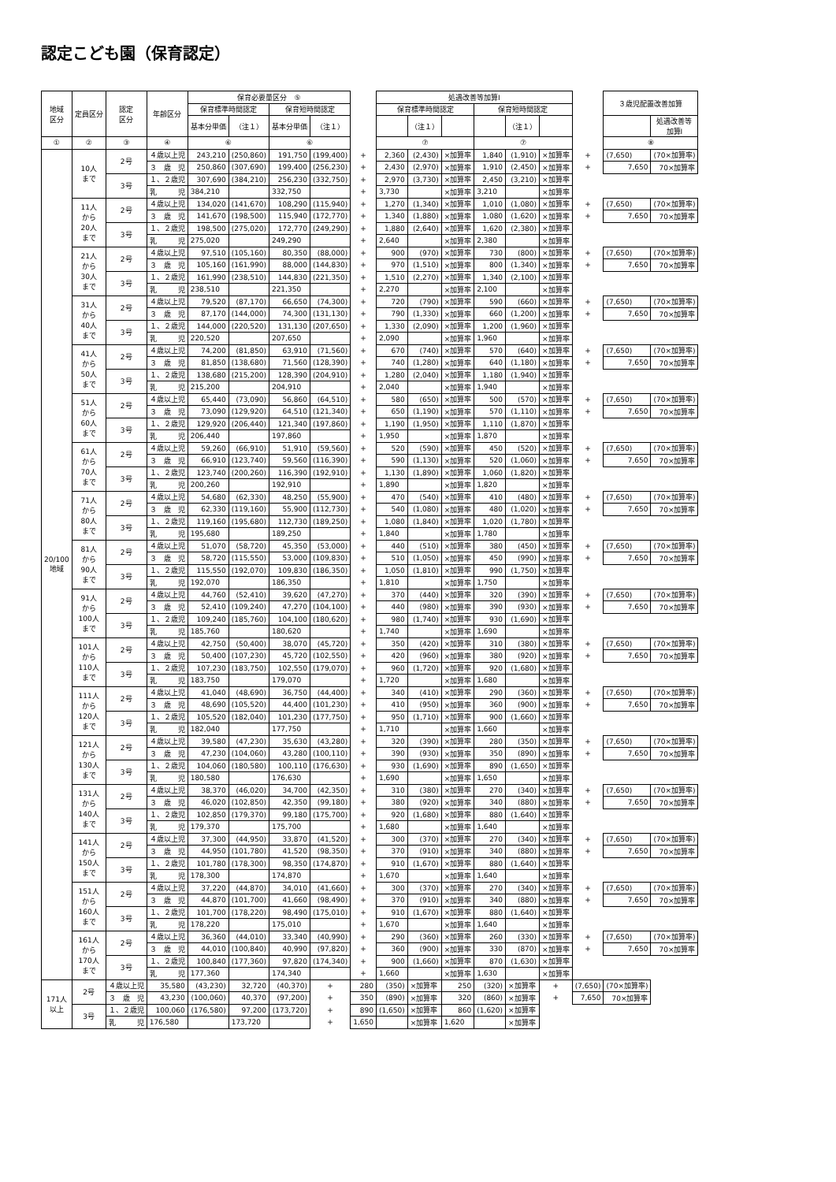認定こども園（保育認定）
| 地域 区分 | 定員区分 | 認定 区分 | 年齢区分 | 保育必要量区分 ⑤ | | | | | 処遇改善等加算Ⅰ | | | | | | | ３歳児配置改善加算 | |
| --- | --- | --- | --- | --- | --- | --- | --- | --- | --- | --- | --- | --- | --- | --- | --- | --- | --- |
| | | | | 保育標準時間認定 | | 保育短時間認定 | | | 保育標準時間認定 | | | 保育短時間認定 | | | | | |
| | | | | 基本分単価 | （注１） | 基本分単価 | （注１） | | | （注１） | | | （注１） | | | | 処遇改善等 加算Ⅰ |
| ① | ② | ③ | ④ | ⑥ | | ⑥ | | | ⑦ | | | ⑦ | | | | ⑧ | |
| 20/100 地域 | 10人 まで | 2号 | ４歳以上児 | 243,210 | (250,860) | 191,750 | (199,400) | + | 2,360 | (2,430) | ×加算率 | 1,840 | (1,910) | ×加算率 | + | (7,650) | (70×加算率) |
| | | | ３ 歳 児 | 250,860 | (307,690) | 199,400 | (256,230) | + | 2,430 | (2,970) | ×加算率 | 1,910 | (2,450) | ×加算率 | + | 7,650 | 70×加算率 |
| | | 3号 | １、２歳児 | 307,690 | (384,210) | 256,230 | (332,750) | + | 2,970 | (3,730) | ×加算率 | 2,450 | (3,210) | ×加算率 | | | |
| | | | 乳 児 | 384,210 | | 332,750 | | + | 3,730 | | ×加算率 | 3,210 | | ×加算率 | | | |
| | 11人 から 20人 まで | 2号 | ４歳以上児 | 134,020 | (141,670) | 108,290 | (115,940) | + | 1,270 | (1,340) | ×加算率 | 1,010 | (1,080) | ×加算率 | + | (7,650) | (70×加算率) |
| | | | ３ 歳 児 | 141,670 | (198,500) | 115,940 | (172,770) | + | 1,340 | (1,880) | ×加算率 | 1,080 | (1,620) | ×加算率 | + | 7,650 | 70×加算率 |
| | | 3号 | １、２歳児 | 198,500 | (275,020) | 172,770 | (249,290) | + | 1,880 | (2,640) | ×加算率 | 1,620 | (2,380) | ×加算率 | | | |
| | | | 乳 児 | 275,020 | | 249,290 | | + | 2,640 | | ×加算率 | 2,380 | | ×加算率 | | | |
| | 21人 から 30人 まで | 2号 | ４歳以上児 | 97,510 | (105,160) | 80,350 | (88,000) | + | 900 | (970) | ×加算率 | 730 | (800) | ×加算率 | + | (7,650) | (70×加算率) |
| | | | ３ 歳 児 | 105,160 | (161,990) | 88,000 | (144,830) | + | 970 | (1,510) | ×加算率 | 800 | (1,340) | ×加算率 | + | 7,650 | 70×加算率 |
| | | 3号 | １、２歳児 | 161,990 | (238,510) | 144,830 | (221,350) | + | 1,510 | (2,270) | ×加算率 | 1,340 | (2,100) | ×加算率 | | | |
| | | | 乳 児 | 238,510 | | 221,350 | | + | 2,270 | | ×加算率 | 2,100 | | ×加算率 | | | |
| | 31人 から 40人 まで | 2号 | ４歳以上児 | 79,520 | (87,170) | 66,650 | (74,300) | + | 720 | (790) | ×加算率 | 590 | (660) | ×加算率 | + | (7,650) | (70×加算率) |
| | | | ３ 歳 児 | 87,170 | (144,000) | 74,300 | (131,130) | + | 790 | (1,330) | ×加算率 | 660 | (1,200) | ×加算率 | + | 7,650 | 70×加算率 |
| | | 3号 | １、２歳児 | 144,000 | (220,520) | 131,130 | (207,650) | + | 1,330 | (2,090) | ×加算率 | 1,200 | (1,960) | ×加算率 | | | |
| | | | 乳 児 | 220,520 | | 207,650 | | + | 2,090 | | ×加算率 | 1,960 | | ×加算率 | | | |
| | 41人 から 50人 まで | 2号 | ４歳以上児 | 74,200 | (81,850) | 63,910 | (71,560) | + | 670 | (740) | ×加算率 | 570 | (640) | ×加算率 | + | (7,650) | (70×加算率) |
| | | | ３ 歳 児 | 81,850 | (138,680) | 71,560 | (128,390) | + | 740 | (1,280) | ×加算率 | 640 | (1,180) | ×加算率 | + | 7,650 | 70×加算率 |
| | | 3号 | １、２歳児 | 138,680 | (215,200) | 128,390 | (204,910) | + | 1,280 | (2,040) | ×加算率 | 1,180 | (1,940) | ×加算率 | | | |
| | | | 乳 児 | 215,200 | | 204,910 | | + | 2,040 | | ×加算率 | 1,940 | | ×加算率 | | | |
| | 51人 から 60人 まで | 2号 | ４歳以上児 | 65,440 | (73,090) | 56,860 | (64,510) | + | 580 | (650) | ×加算率 | 500 | (570) | ×加算率 | + | (7,650) | (70×加算率) |
| | | | ３ 歳 児 | 73,090 | (129,920) | 64,510 | (121,340) | + | 650 | (1,190) | ×加算率 | 570 | (1,110) | ×加算率 | + | 7,650 | 70×加算率 |
| | | 3号 | １、２歳児 | 129,920 | (206,440) | 121,340 | (197,860) | + | 1,190 | (1,950) | ×加算率 | 1,110 | (1,870) | ×加算率 | | | |
| | | | 乳 児 | 206,440 | | 197,860 | | + | 1,950 | | ×加算率 | 1,870 | | ×加算率 | | | |
| | 61人 から 70人 まで | 2号 | ４歳以上児 | 59,260 | (66,910) | 51,910 | (59,560) | + | 520 | (590) | ×加算率 | 450 | (520) | ×加算率 | + | (7,650) | (70×加算率) |
| | | | ３ 歳 児 | 66,910 | (123,740) | 59,560 | (116,390) | + | 590 | (1,130) | ×加算率 | 520 | (1,060) | ×加算率 | + | 7,650 | 70×加算率 |
| | | 3号 | １、２歳児 | 123,740 | (200,260) | 116,390 | (192,910) | + | 1,130 | (1,890) | ×加算率 | 1,060 | (1,820) | ×加算率 | | | |
| | | | 乳 児 | 200,260 | | 192,910 | | + | 1,890 | | ×加算率 | 1,820 | | ×加算率 | | | |
| | 71人 から 80人 まで | 2号 | ４歳以上児 | 54,680 | (62,330) | 48,250 | (55,900) | + | 470 | (540) | ×加算率 | 410 | (480) | ×加算率 | + | (7,650) | (70×加算率) |
| | | | ３ 歳 児 | 62,330 | (119,160) | 55,900 | (112,730) | + | 540 | (1,080) | ×加算率 | 480 | (1,020) | ×加算率 | + | 7,650 | 70×加算率 |
| | | 3号 | １、２歳児 | 119,160 | (195,680) | 112,730 | (189,250) | + | 1,080 | (1,840) | ×加算率 | 1,020 | (1,780) | ×加算率 | | | |
| | | | 乳 児 | 195,680 | | 189,250 | | + | 1,840 | | ×加算率 | 1,780 | | ×加算率 | | | |
| | 81人 から 90人 まで | 2号 | ４歳以上児 | 51,070 | (58,720) | 45,350 | (53,000) | + | 440 | (510) | ×加算率 | 380 | (450) | ×加算率 | + | (7,650) | (70×加算率) |
| | | | ３ 歳 児 | 58,720 | (115,550) | 53,000 | (109,830) | + | 510 | (1,050) | ×加算率 | 450 | (990) | ×加算率 | + | 7,650 | 70×加算率 |
| | | 3号 | １、２歳児 | 115,550 | (192,070) | 109,830 | (186,350) | + | 1,050 | (1,810) | ×加算率 | 990 | (1,750) | ×加算率 | | | |
| | | | 乳 児 | 192,070 | | 186,350 | | + | 1,810 | | ×加算率 | 1,750 | | ×加算率 | | | |
| | 91人 から 100人 まで | 2号 | ４歳以上児 | 44,760 | (52,410) | 39,620 | (47,270) | + | 370 | (440) | ×加算率 | 320 | (390) | ×加算率 | + | (7,650) | (70×加算率) |
| | | | ３ 歳 児 | 52,410 | (109,240) | 47,270 | (104,100) | + | 440 | (980) | ×加算率 | 390 | (930) | ×加算率 | + | 7,650 | 70×加算率 |
| | | 3号 | １、２歳児 | 109,240 | (185,760) | 104,100 | (180,620) | + | 980 | (1,740) | ×加算率 | 930 | (1,690) | ×加算率 | | | |
| | | | 乳 児 | 185,760 | | 180,620 | | + | 1,740 | | ×加算率 | 1,690 | | ×加算率 | | | |
| | 101人 から 110人 まで | 2号 | ４歳以上児 | 42,750 | (50,400) | 38,070 | (45,720) | + | 350 | (420) | ×加算率 | 310 | (380) | ×加算率 | + | (7,650) | (70×加算率) |
| | | | ３ 歳 児 | 50,400 | (107,230) | 45,720 | (102,550) | + | 420 | (960) | ×加算率 | 380 | (920) | ×加算率 | + | 7,650 | 70×加算率 |
| | | 3号 | １、２歳児 | 107,230 | (183,750) | 102,550 | (179,070) | + | 960 | (1,720) | ×加算率 | 920 | (1,680) | ×加算率 | | | |
| | | | 乳 児 | 183,750 | | 179,070 | | + | 1,720 | | ×加算率 | 1,680 | | ×加算率 | | | |
| | 111人 から 120人 まで | 2号 | ４歳以上児 | 41,040 | (48,690) | 36,750 | (44,400) | + | 340 | (410) | ×加算率 | 290 | (360) | ×加算率 | + | (7,650) | (70×加算率) |
| | | | ３ 歳 児 | 48,690 | (105,520) | 44,400 | (101,230) | + | 410 | (950) | ×加算率 | 360 | (900) | ×加算率 | + | 7,650 | 70×加算率 |
| | | 3号 | １、２歳児 | 105,520 | (182,040) | 101,230 | (177,750) | + | 950 | (1,710) | ×加算率 | 900 | (1,660) | ×加算率 | | | |
| | | | 乳 児 | 182,040 | | 177,750 | | + | 1,710 | | ×加算率 | 1,660 | | ×加算率 | | | |
| | 121人 から 130人 まで | 2号 | ４歳以上児 | 39,580 | (47,230) | 35,630 | (43,280) | + | 320 | (390) | ×加算率 | 280 | (350) | ×加算率 | + | (7,650) | (70×加算率) |
| | | | ３ 歳 児 | 47,230 | (104,060) | 43,280 | (100,110) | + | 390 | (930) | ×加算率 | 350 | (890) | ×加算率 | + | 7,650 | 70×加算率 |
| | | 3号 | １、２歳児 | 104,060 | (180,580) | 100,110 | (176,630) | + | 930 | (1,690) | ×加算率 | 890 | (1,650) | ×加算率 | | | |
| | | | 乳 児 | 180,580 | | 176,630 | | + | 1,690 | | ×加算率 | 1,650 | | ×加算率 | | | |
| | 131人 から 140人 まで | 2号 | ４歳以上児 | 38,370 | (46,020) | 34,700 | (42,350) | + | 310 | (380) | ×加算率 | 270 | (340) | ×加算率 | + | (7,650) | (70×加算率) |
| | | | ３ 歳 児 | 46,020 | (102,850) | 42,350 | (99,180) | + | 380 | (920) | ×加算率 | 340 | (880) | ×加算率 | + | 7,650 | 70×加算率 |
| | | 3号 | １、２歳児 | 102,850 | (179,370) | 99,180 | (175,700) | + | 920 | (1,680) | ×加算率 | 880 | (1,640) | ×加算率 | | | |
| | | | 乳 児 | 179,370 | | 175,700 | | + | 1,680 | | ×加算率 | 1,640 | | ×加算率 | | | |
| | 141人 から 150人 まで | 2号 | ４歳以上児 | 37,300 | (44,950) | 33,870 | (41,520) | + | 300 | (370) | ×加算率 | 270 | (340) | ×加算率 | + | (7,650) | (70×加算率) |
| | | | ３ 歳 児 | 44,950 | (101,780) | 41,520 | (98,350) | + | 370 | (910) | ×加算率 | 340 | (880) | ×加算率 | + | 7,650 | 70×加算率 |
| | | 3号 | １、２歳児 | 101,780 | (178,300) | 98,350 | (174,870) | + | 910 | (1,670) | ×加算率 | 880 | (1,640) | ×加算率 | | | |
| | | | 乳 児 | 178,300 | | 174,870 | | + | 1,670 | | ×加算率 | 1,640 | | ×加算率 | | | |
| | 151人 から 160人 まで | 2号 | ４歳以上児 | 37,220 | (44,870) | 34,010 | (41,660) | + | 300 | (370) | ×加算率 | 270 | (340) | ×加算率 | + | (7,650) | (70×加算率) |
| | | | ３ 歳 児 | 44,870 | (101,700) | 41,660 | (98,490) | + | 370 | (910) | ×加算率 | 340 | (880) | ×加算率 | + | 7,650 | 70×加算率 |
| | | 3号 | １、２歳児 | 101,700 | (178,220) | 98,490 | (175,010) | + | 910 | (1,670) | ×加算率 | 880 | (1,640) | ×加算率 | | | |
| | | | 乳 児 | 178,220 | | 175,010 | | + | 1,670 | | ×加算率 | 1,640 | | ×加算率 | | | |
| | 161人 から 170人 まで | 2号 | ４歳以上児 | 36,360 | (44,010) | 33,340 | (40,990) | + | 290 | (360) | ×加算率 | 260 | (330) | ×加算率 | + | (7,650) | (70×加算率) |
| | | | ３ 歳 児 | 44,010 | (100,840) | 40,990 | (97,820) | + | 360 | (900) | ×加算率 | 330 | (870) | ×加算率 | + | 7,650 | 70×加算率 |
| | | 3号 | １、２歳児 | 100,840 | (177,360) | 97,820 | (174,340) | + | 900 | (1,660) | ×加算率 | 870 | (1,630) | ×加算率 | | | |
| | | | 乳 児 | 177,360 | | 174,340 | | + | 1,660 | | ×加算率 | 1,630 | | ×加算率 | | | |
| 171人 以上 | 2号 | ４歳以上児 | 35,580 | (43,230) | 32,720 | (40,370) | + | 280 | (350) | ×加算率 | 250 | (320) | ×加算率 | + | (7,650) | (70×加算率) | |
| | | ３ 歳 児 | 43,230 | (100,060) | 40,370 | (97,200) | + | 350 | (890) | ×加算率 | 320 | (860) | ×加算率 | + | 7,650 | 70×加算率 | |
| | 3号 | １、２歳児 | 100,060 | (176,580) | 97,200 | (173,720) | + | 890 | (1,650) | ×加算率 | 860 | (1,620) | ×加算率 | | | | |
| | | 乳 児 | 176,580 | | 173,720 | | + | 1,650 | | ×加算率 | 1,620 | | ×加算率 | | | | |